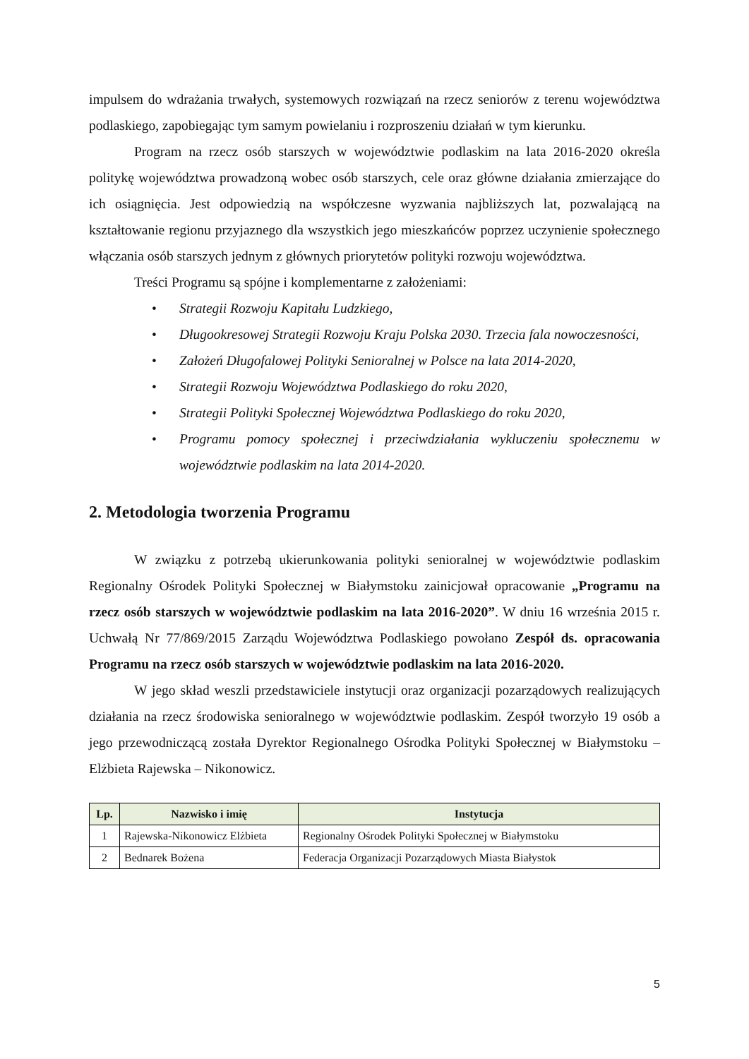impulsem do wdrażania trwałych, systemowych rozwiązań na rzecz seniorów z terenu województwa podlaskiego, zapobiegając tym samym powielaniu i rozproszeniu działań w tym kierunku.
Program na rzecz osób starszych w województwie podlaskim na lata 2016-2020 określa politykę województwa prowadzoną wobec osób starszych, cele oraz główne działania zmierzające do ich osiągnięcia. Jest odpowiedzią na współczesne wyzwania najbliższych lat, pozwalającą na kształtowanie regionu przyjaznego dla wszystkich jego mieszkańców poprzez uczynienie społecznego włączania osób starszych jednym z głównych priorytetów polityki rozwoju województwa.
Treści Programu są spójne i komplementarne z założeniami:
• Strategii Rozwoju Kapitału Ludzkiego,
• Długookresowej Strategii Rozwoju Kraju Polska 2030. Trzecia fala nowoczesności,
• Założeń Długofalowej Polityki Senioralnej w Polsce na lata 2014-2020,
• Strategii Rozwoju Województwa Podlaskiego do roku 2020,
• Strategii Polityki Społecznej Województwa Podlaskiego do roku 2020,
• Programu pomocy społecznej i przeciwdziałania wykluczeniu społecznemu w województwie podlaskim na lata 2014-2020.
2. Metodologia tworzenia Programu
W związku z potrzebą ukierunkowania polityki senioralnej w województwie podlaskim Regionalny Ośrodek Polityki Społecznej w Białymstoku zainicjował opracowanie „Programu na rzecz osób starszych w województwie podlaskim na lata 2016-2020”. W dniu 16 września 2015 r. Uchwałą Nr 77/869/2015 Zarządu Województwa Podlaskiego powołano Zespół ds. opracowania Programu na rzecz osób starszych w województwie podlaskim na lata 2016-2020.
W jego skład weszli przedstawiciele instytucji oraz organizacji pozarządowych realizujących działania na rzecz środowiska senioralnego w województwie podlaskim. Zespół tworzyło 19 osób a jego przewodniczącą została Dyrektor Regionalnego Ośrodka Polityki Społecznej w Białymstoku – Elżbieta Rajewska – Nikonowicz.
| Lp. | Nazwisko i imię | Instytucja |
| --- | --- | --- |
| 1 | Rajewska-Nikonowicz Elżbieta | Regionalny Ośrodek Polityki Społecznej w Białymstoku |
| 2 | Bednarek Bożena | Federacja Organizacji Pozarządowych Miasta Białystok |
5